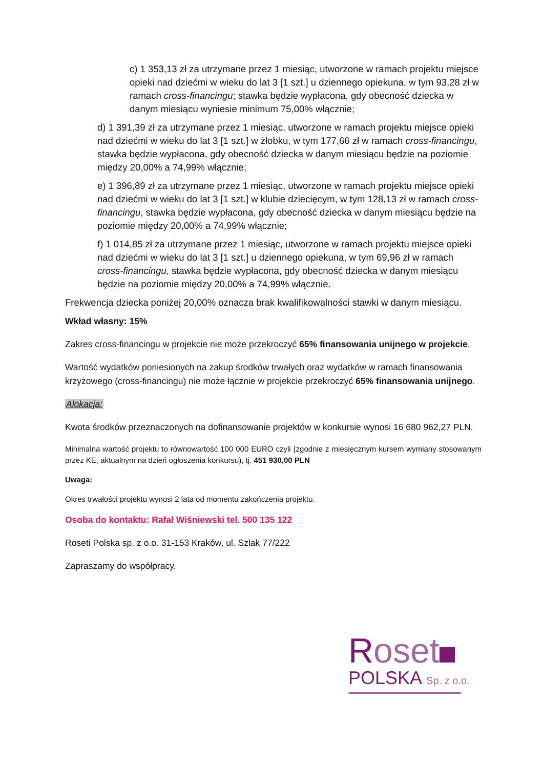c) 1 353,13 zł za utrzymane przez 1 miesiąc, utworzone w ramach projektu miejsce opieki nad dziećmi w wieku do lat 3 [1 szt.] u dziennego opiekuna, w tym 93,28 zł w ramach cross-financingu; stawka będzie wypłacona, gdy obecność dziecka w danym miesiącu wyniesie minimum 75,00% włącznie;
d) 1 391,39 zł za utrzymane przez 1 miesiąc, utworzone w ramach projektu miejsce opieki nad dziećmi w wieku do lat 3 [1 szt.] w żłobku, w tym 177,66 zł w ramach cross-financingu, stawka będzie wypłacona, gdy obecność dziecka w danym miesiącu będzie na poziomie między 20,00% a 74,99% włącznie;
e) 1 396,89 zł za utrzymane przez 1 miesiąc, utworzone w ramach projektu miejsce opieki nad dziećmi w wieku do lat 3 [1 szt.] w klubie dziecięcym, w tym 128,13 zł w ramach cross-financingu, stawka będzie wypłacona, gdy obecność dziecka w danym miesiącu będzie na poziomie między 20,00% a 74,99% włącznie;
f) 1 014,85 zł za utrzymane przez 1 miesiąc, utworzone w ramach projektu miejsce opieki nad dziećmi w wieku do lat 3 [1 szt.] u dziennego opiekuna, w tym 69,96 zł w ramach cross-financingu, stawka będzie wypłacona, gdy obecność dziecka w danym miesiącu będzie na poziomie między 20,00% a 74,99% włącznie.
Frekwencja dziecka poniżej 20,00% oznacza brak kwalifikowalności stawki w danym miesiącu.
Wkład własny: 15%
Zakres cross-financingu w projekcie nie może przekroczyć 65% finansowania unijnego w projekcie.
Wartość wydatków poniesionych na zakup środków trwałych oraz wydatków w ramach finansowania krzyżowego (cross-financingu) nie może łącznie w projekcie przekroczyć 65% finansowania unijnego.
Alokacja:
Kwota środków przeznaczonych na dofinansowanie projektów w konkursie wynosi 16 680 962,27 PLN.
Minimalna wartość projektu to równowartość 100 000 EURO czyli (zgodnie z miesięcznym kursem wymiany stosowanym przez KE, aktualnym na dzień ogłoszenia konkursu), tj. 451 930,00 PLN
Uwaga:
Okres trwałości projektu wynosi 2 lata od momentu zakończenia projektu.
Osoba do kontaktu: Rafał Wiśniewski tel. 500 135 122
Roseti Polska sp. z o.o. 31-153 Kraków, ul. Szlak 77/222
Zapraszamy do współpracy.
Roset
POLSKA Sp. z o.o.